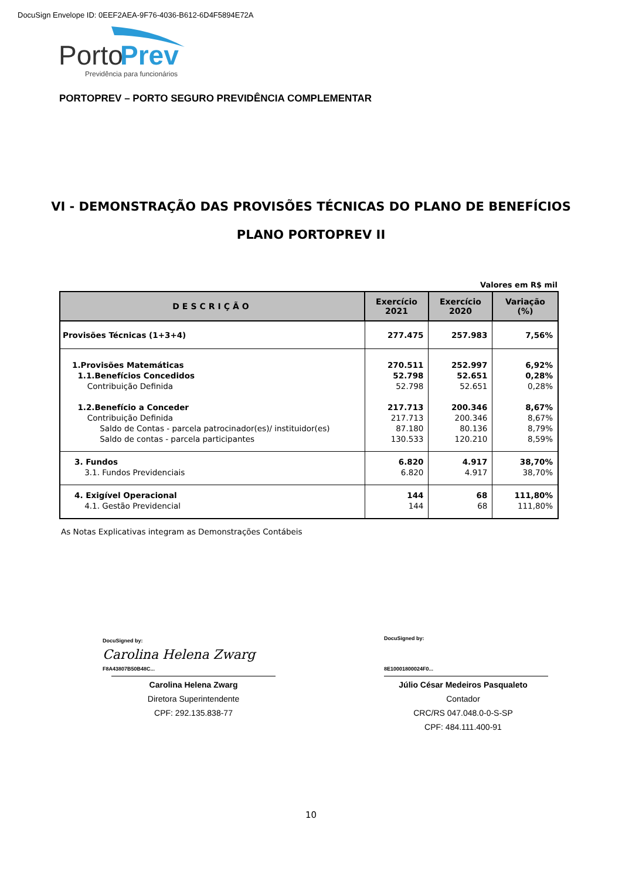DocuSign Envelope ID: 0EEF2AEA-9F76-4036-B612-6D4F5894E72A
Porto
Prev
Previdência para funcionários
PORTOPREV – PORTO SEGURO PREVIDÊNCIA COMPLEMENTAR
VI - DEMONSTRAÇÃO DAS PROVISÕES TÉCNICAS DO PLANO DE BENEFÍCIOS
PLANO PORTOPREV II
Valores em R$ mil
| DESCRIÇÃO | Exercício 2021 | Exercício 2020 | Variação (%) |
| --- | --- | --- | --- |
| Provisões Técnicas (1+3+4) | 277.475 | 257.983 | 7,56% |
| 1.Provisões Matemáticas 1.1.Benefícios Concedidos Contribuição Definida 1.2.Benefício a Conceder Contribuição Definida Saldo de Contas - parcela patrocinador(es)/ instituidor(es) Saldo de contas - parcela participantes | 270.511 52.798 52.798 217.713 217.713 87.180 130.533 | 252.997 52.651 52.651 200.346 200.346 80.136 120.210 | 6,92% 0,28% 0,28% 8,67% 8,67% 8,79% 8,59% |
| 3. Fundos 3.1. Fundos Previdenciais | 6.820 6.820 | 4.917 4.917 | 38,70% 38,70% |
| 4. Exigível Operacional 4.1. Gestão Previdencial | 144 144 | 68 68 | 111,80% 111,80% |
As Notas Explicativas integram as Demonstrações Contábeis
DocuSigned by:
Carolina Helena Zwarg
F8A43807B50B48C...
Carolina Helena Zwarg
Diretora Superintendente
CPF: 292.135.838-77
DocuSigned by:
8E10001800024F0...
Júlio César Medeiros Pasqualeto
Contador
CRC/RS 047.048.0-0-S-SP
CPF: 484.111.400-91
10